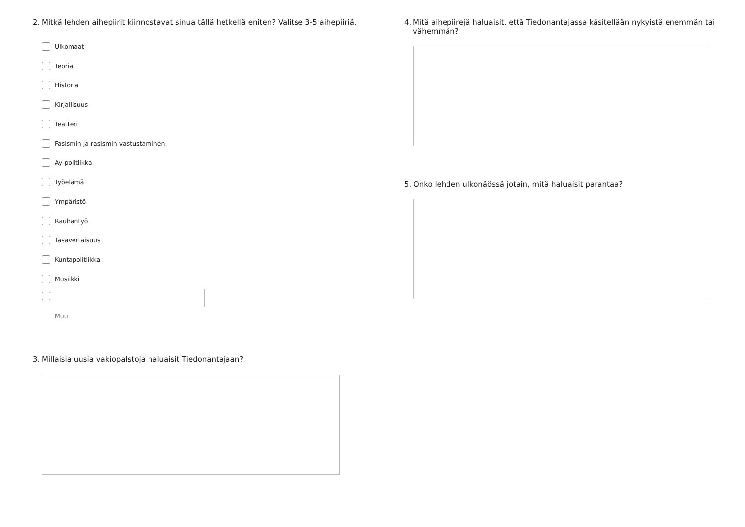2. Mitkä lehden aihepiirit kiinnostavat sinua tällä hetkellä eniten? Valitse 3-5 aihepiiriä.
Ulkomaat
Teoria
Historia
Kirjallisuus
Teatteri
Fasismin ja rasismin vastustaminen
Ay-politiikka
Työelämä
Ympäristö
Rauhantyö
Tasavertaisuus
Kuntapolitiikka
Musiikki
Muu
3. Millaisia uusia vakiopalstoja haluaisit Tiedonantajaan?
4. Mitä aihepiirejä haluaisit, että Tiedonantajassa käsitellään nykyistä enemmän tai vähemmän?
5. Onko lehden ulkonäössä jotain, mitä haluaisit parantaa?